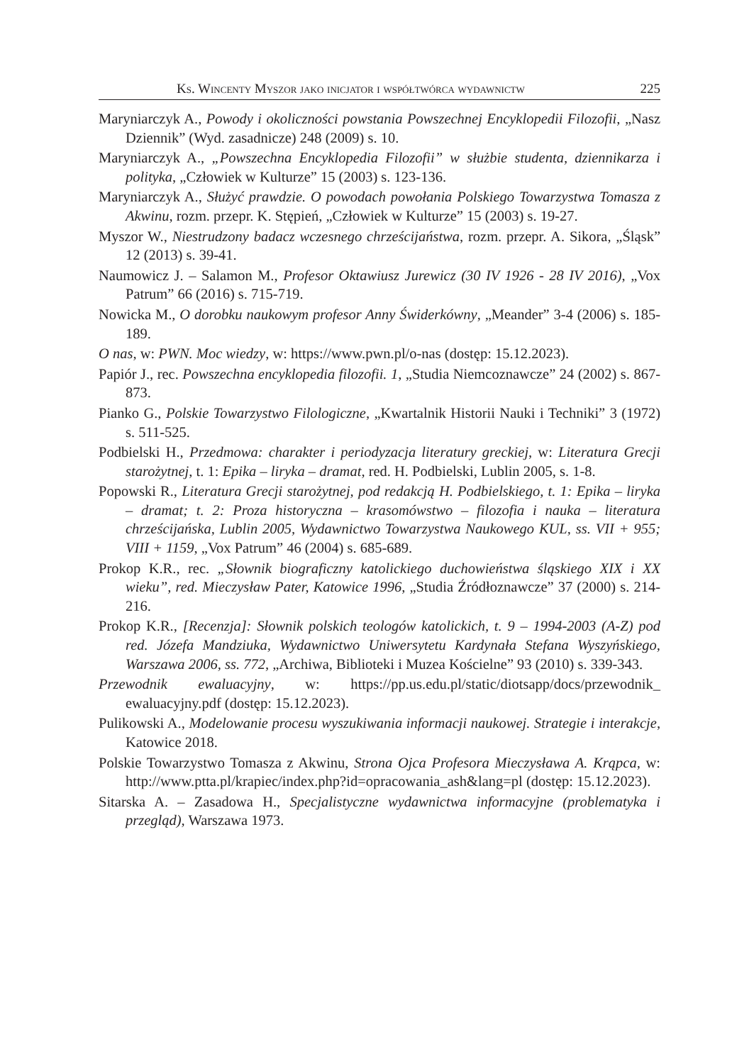Ks. Wincenty Myszor jako inicjator i współtwórca wydawnictw 225
Maryniarczyk A., Powody i okoliczności powstania Powszechnej Encyklopedii Filozofii, „Nasz Dziennik” (Wyd. zasadnicze) 248 (2009) s. 10.
Maryniarczyk A., „Powszechna Encyklopedia Filozofii” w służbie studenta, dziennikarza i polityka, „Człowiek w Kulturze” 15 (2003) s. 123-136.
Maryniarczyk A., Służyć prawdzie. O powodach powołania Polskiego Towarzystwa Tomasza z Akwinu, rozm. przepr. K. Stępień, „Człowiek w Kulturze” 15 (2003) s. 19-27.
Myszor W., Niestrudzony badacz wczesnego chrześcijaństwa, rozm. przepr. A. Sikora, „Śląsk” 12 (2013) s. 39-41.
Naumowicz J. – Salamon M., Profesor Oktawiusz Jurewicz (30 IV 1926 - 28 IV 2016), „Vox Patrum” 66 (2016) s. 715-719.
Nowicka M., O dorobku naukowym profesor Anny Świderkówny, „Meander” 3-4 (2006) s. 185-189.
O nas, w: PWN. Moc wiedzy, w: https://www.pwn.pl/o-nas (dostęp: 15.12.2023).
Papiór J., rec. Powszechna encyklopedia filozofii. 1, „Studia Niemcoznawcze” 24 (2002) s. 867-873.
Pianko G., Polskie Towarzystwo Filologiczne, „Kwartalnik Historii Nauki i Techniki” 3 (1972) s. 511-525.
Podbielski H., Przedmowa: charakter i periodyzacja literatury greckiej, w: Literatura Grecji starożytnej, t. 1: Epika – liryka – dramat, red. H. Podbielski, Lublin 2005, s. 1-8.
Popowski R., Literatura Grecji starożytnej, pod redakcją H. Podbielskiego, t. 1: Epika – liryka – dramat; t. 2: Proza historyczna – krasomówstwo – filozofia i nauka – literatura chrześcijańska, Lublin 2005, Wydawnictwo Towarzystwa Naukowego KUL, ss. VII + 955; VIII + 1159, „Vox Patrum” 46 (2004) s. 685-689.
Prokop K.R., rec. „Słownik biograficzny katolickiego duchowieństwa śląskiego XIX i XX wieku”, red. Mieczysław Pater, Katowice 1996, „Studia Źródłoznawcze” 37 (2000) s. 214-216.
Prokop K.R., [Recenzja]: Słownik polskich teologów katolickich, t. 9 – 1994-2003 (A-Z) pod red. Józefa Mandziuka, Wydawnictwo Uniwersytetu Kardynała Stefana Wyszyńskiego, Warszawa 2006, ss. 772, „Archiwa, Biblioteki i Muzea Kościelne” 93 (2010) s. 339-343.
Przewodnik ewaluacyjny, w: https://pp.us.edu.pl/static/diotsapp/docs/przewodnik_ ewaluacyjny.pdf (dostęp: 15.12.2023).
Pulikowski A., Modelowanie procesu wyszukiwania informacji naukowej. Strategie i interakcje, Katowice 2018.
Polskie Towarzystwo Tomasza z Akwinu, Strona Ojca Profesora Mieczysława A. Krąpca, w: http://www.ptta.pl/krapiec/index.php?id=opracowania_ash&lang=pl (dostęp: 15.12.2023).
Sitarska A. – Zasadowa H., Specjalistyczne wydawnictwa informacyjne (problematyka i przegląd), Warszawa 1973.